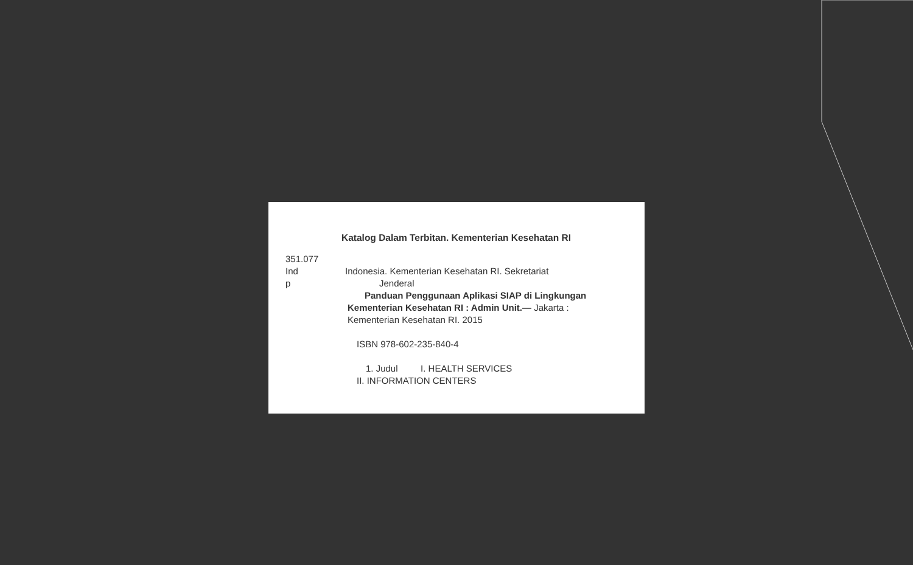Katalog Dalam Terbitan. Kementerian Kesehatan RI
351.077
Ind
p
Indonesia. Kementerian Kesehatan RI. Sekretariat
Jenderal
Panduan Penggunaan Aplikasi SIAP di Lingkungan
Kementerian Kesehatan RI : Admin Unit.— Jakarta :
Kementerian Kesehatan RI. 2015
ISBN 978-602-235-840-4
1. Judul I. HEALTH SERVICES
II. INFORMATION CENTERS